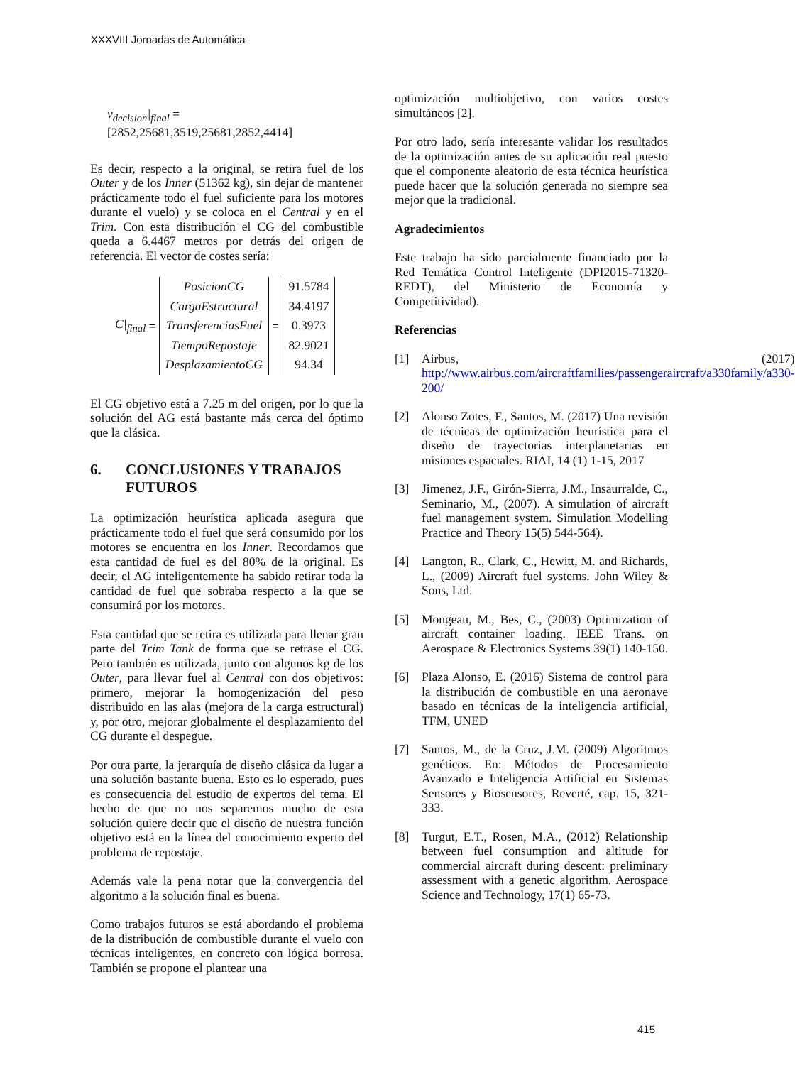XXXVIII Jornadas de Automática
v<sub>decision</sub>|<sub>final</sub> = [2852,25681,3519,25681,2852,4414]
Es decir, respecto a la original, se retira fuel de los Outer y de los Inner (51362 kg), sin dejar de mantener prácticamente todo el fuel suficiente para los motores durante el vuelo) y se coloca en el Central y en el Trim. Con esta distribución el CG del combustible queda a 6.4467 metros por detrás del origen de referencia. El vector de costes sería:
C|<sub>final</sub> =
PosicionCG
CargaEstructural
TransferenciasFuel
TiempoRepostaje
DesplazamientoCG
=
91.5784
34.4197
0.3973
82.9021
94.34
El CG objetivo está a 7.25 m del origen, por lo que la solución del AG está bastante más cerca del óptimo que la clásica.
6. CONCLUSIONES Y TRABAJOS FUTUROS
La optimización heurística aplicada asegura que prácticamente todo el fuel que será consumido por los motores se encuentra en los Inner. Recordamos que esta cantidad de fuel es del 80% de la original. Es decir, el AG inteligentemente ha sabido retirar toda la cantidad de fuel que sobraba respecto a la que se consumirá por los motores.
Esta cantidad que se retira es utilizada para llenar gran parte del Trim Tank de forma que se retrase el CG. Pero también es utilizada, junto con algunos kg de los Outer, para llevar fuel al Central con dos objetivos: primero, mejorar la homogenización del peso distribuido en las alas (mejora de la carga estructural) y, por otro, mejorar globalmente el desplazamiento del CG durante el despegue.
Por otra parte, la jerarquía de diseño clásica da lugar a una solución bastante buena. Esto es lo esperado, pues es consecuencia del estudio de expertos del tema. El hecho de que no nos separemos mucho de esta solución quiere decir que el diseño de nuestra función objetivo está en la línea del conocimiento experto del problema de repostaje.
Además vale la pena notar que la convergencia del algoritmo a la solución final es buena.
Como trabajos futuros se está abordando el problema de la distribución de combustible durante el vuelo con técnicas inteligentes, en concreto con lógica borrosa. También se propone el plantear una
optimización multiobjetivo, con varios costes simultáneos [2].
Por otro lado, sería interesante validar los resultados de la optimización antes de su aplicación real puesto que el componente aleatorio de esta técnica heurística puede hacer que la solución generada no siempre sea mejor que la tradicional.
Agradecimientos
Este trabajo ha sido parcialmente financiado por la Red Temática Control Inteligente (DPI2015-71320-REDT), del Ministerio de Economía y Competitividad).
Referencias
[1] Airbus, (2017) http://www.airbus.com/aircraftfamilies/passengeraircraft/a330family/a330-200/
[2] Alonso Zotes, F., Santos, M. (2017) Una revisión de técnicas de optimización heurística para el diseño de trayectorias interplanetarias en misiones espaciales. RIAI, 14 (1) 1-15, 2017
[3] Jimenez, J.F., Girón-Sierra, J.M., Insaurralde, C., Seminario, M., (2007). A simulation of aircraft fuel management system. Simulation Modelling Practice and Theory 15(5) 544-564).
[4] Langton, R., Clark, C., Hewitt, M. and Richards, L., (2009) Aircraft fuel systems. John Wiley & Sons, Ltd.
[5] Mongeau, M., Bes, C., (2003) Optimization of aircraft container loading. IEEE Trans. on Aerospace & Electronics Systems 39(1) 140-150.
[6] Plaza Alonso, E. (2016) Sistema de control para la distribución de combustible en una aeronave basado en técnicas de la inteligencia artificial, TFM, UNED
[7] Santos, M., de la Cruz, J.M. (2009) Algoritmos genéticos. En: Métodos de Procesamiento Avanzado e Inteligencia Artificial en Sistemas Sensores y Biosensores, Reverté, cap. 15, 321-333.
[8] Turgut, E.T., Rosen, M.A., (2012) Relationship between fuel consumption and altitude for commercial aircraft during descent: preliminary assessment with a genetic algorithm. Aerospace Science and Technology, 17(1) 65-73.
415